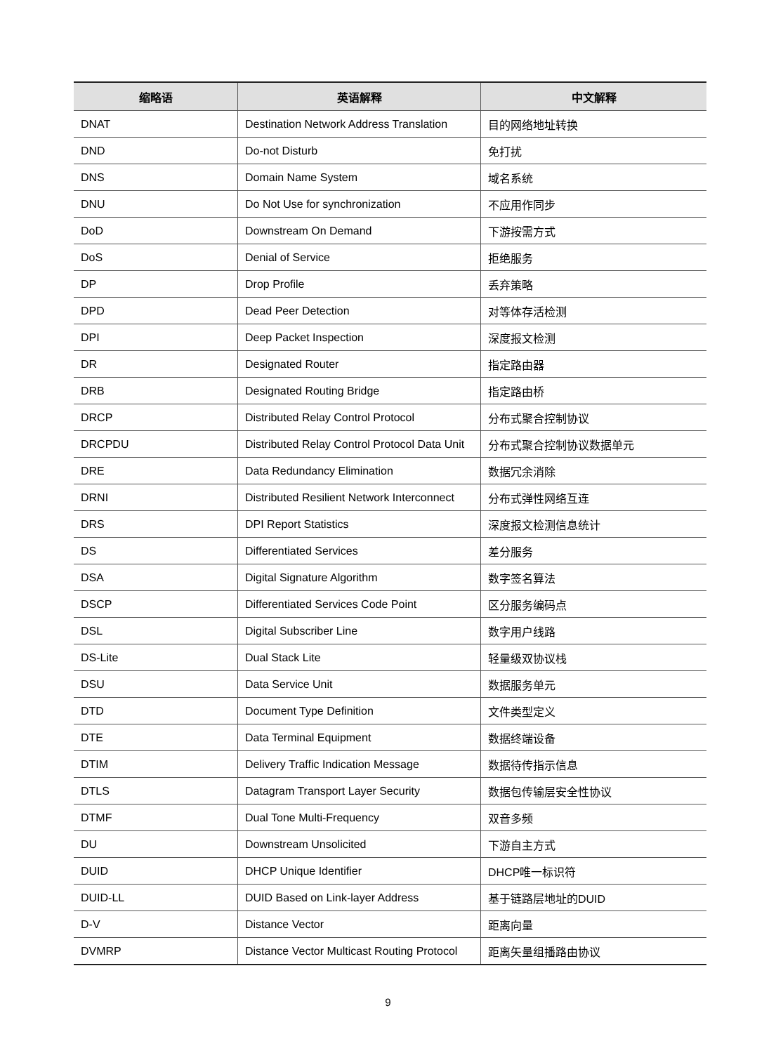| 缩略语 | 英语解释 | 中文解释 |
| --- | --- | --- |
| DNAT | Destination Network Address Translation | 目的网络地址转换 |
| DND | Do-not Disturb | 免打扰 |
| DNS | Domain Name System | 域名系统 |
| DNU | Do Not Use for synchronization | 不应用作同步 |
| DoD | Downstream On Demand | 下游按需方式 |
| DoS | Denial of Service | 拒绝服务 |
| DP | Drop Profile | 丢弃策略 |
| DPD | Dead Peer Detection | 对等体存活检测 |
| DPI | Deep Packet Inspection | 深度报文检测 |
| DR | Designated Router | 指定路由器 |
| DRB | Designated Routing Bridge | 指定路由桥 |
| DRCP | Distributed Relay Control Protocol | 分布式聚合控制协议 |
| DRCPDU | Distributed Relay Control Protocol Data Unit | 分布式聚合控制协议数据单元 |
| DRE | Data Redundancy Elimination | 数据冗余消除 |
| DRNI | Distributed Resilient Network Interconnect | 分布式弹性网络互连 |
| DRS | DPI Report Statistics | 深度报文检测信息统计 |
| DS | Differentiated Services | 差分服务 |
| DSA | Digital Signature Algorithm | 数字签名算法 |
| DSCP | Differentiated Services Code Point | 区分服务编码点 |
| DSL | Digital Subscriber Line | 数字用户线路 |
| DS-Lite | Dual Stack Lite | 轻量级双协议栈 |
| DSU | Data Service Unit | 数据服务单元 |
| DTD | Document Type Definition | 文件类型定义 |
| DTE | Data Terminal Equipment | 数据终端设备 |
| DTIM | Delivery Traffic Indication Message | 数据待传指示信息 |
| DTLS | Datagram Transport Layer Security | 数据包传输层安全性协议 |
| DTMF | Dual Tone Multi-Frequency | 双音多频 |
| DU | Downstream Unsolicited | 下游自主方式 |
| DUID | DHCP Unique Identifier | DHCP唯一标识符 |
| DUID-LL | DUID Based on Link-layer Address | 基于链路层地址的DUID |
| D-V | Distance Vector | 距离向量 |
| DVMRP | Distance Vector Multicast Routing Protocol | 距离矢量组播路由协议 |
9